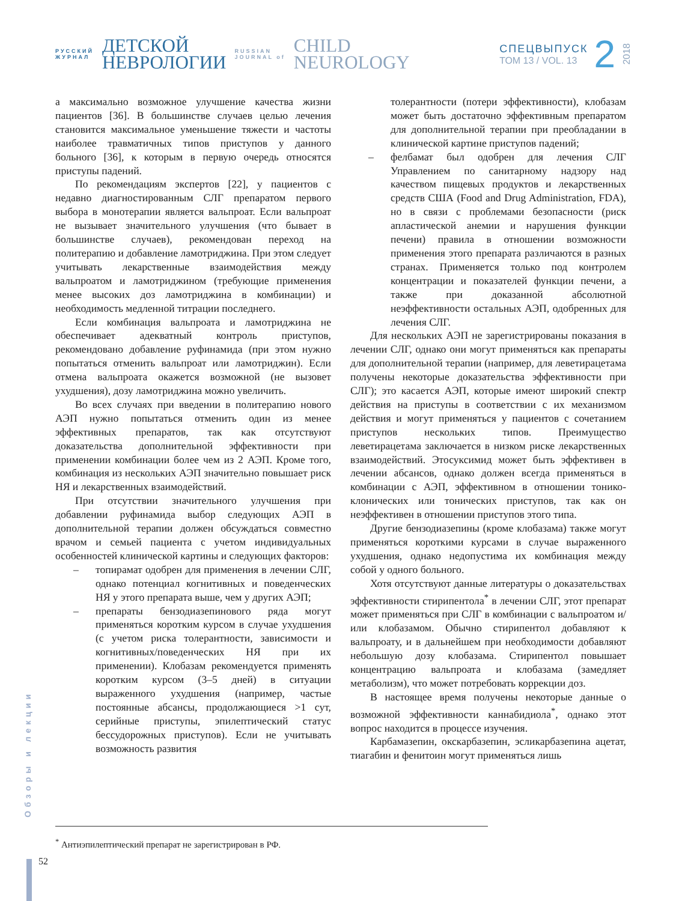РУССКИЙ
ЖУРНАЛ
ДЕТСКОЙ
НЕВРОЛОГИИ
RUSSIAN
JOURNAL of
CHILD
NEUROLOGY
СПЕЦВЫПУСК
ТОМ 13 / VOL. 13
2
2018
а максимально возможное улучшение качества жизни пациентов [36]. В большинстве случаев целью лечения становится максимальное уменьшение тяжести и частоты наиболее травматичных типов приступов у данного больного [36], к которым в первую очередь относятся приступы падений.
По рекомендациям экспертов [22], у пациентов с недавно диагностированным СЛГ препаратом первого выбора в монотерапии является вальпроат. Если вальпроат не вызывает значительного улучшения (что бывает в большинстве случаев), рекомендован переход на политерапию и добавление ламотриджина. При этом следует учитывать лекарственные взаимодействия между вальпроатом и ламотриджином (требующие применения менее высоких доз ламотриджина в комбинации) и необходимость медленной титрации последнего.
Если комбинация вальпроата и ламотриджина не обеспечивает адекватный контроль приступов, рекомендовано добавление руфинамида (при этом нужно попытаться отменить вальпроат или ламотриджин). Если отмена вальпроата окажется возможной (не вызовет ухудшения), дозу ламотриджина можно увеличить.
Во всех случаях при введении в политерапию нового АЭП нужно попытаться отменить один из менее эффективных препаратов, так как отсутствуют доказательства дополнительной эффективности при применении комбинации более чем из 2 АЭП. Кроме того, комбинация из нескольких АЭП значительно повышает риск НЯ и лекарственных взаимодействий.
При отсутствии значительного улучшения при добавлении руфинамида выбор следующих АЭП в дополнительной терапии должен обсуждаться совместно врачом и семьей пациента с учетом индивидуальных особенностей клинической картины и следующих факторов:
– топирамат одобрен для применения в лечении СЛГ, однако потенциал когнитивных и поведенческих НЯ у этого препарата выше, чем у других АЭП;
– препараты бензодиазепинового ряда могут применяться коротким курсом в случае ухудшения (с учетом риска толерантности, зависимости и когнитивных/поведенческих НЯ при их применении). Клобазам рекомендуется применять коротким курсом (3–5 дней) в ситуации выраженного ухудшения (например, частые постоянные абсансы, продолжающиеся >1 сут, серийные приступы, эпилептический статус бессудорожных приступов). Если не учитывать возможность развития
толерантности (потери эффективности), клобазам может быть достаточно эффективным препаратом для дополнительной терапии при преобладании в клинической картине приступов падений;
– фелбамат был одобрен для лечения СЛГ Управлением по санитарному надзору над качеством пищевых продуктов и лекарственных средств США (Food and Drug Administration, FDA), но в связи с проблемами безопасности (риск апластической анемии и нарушения функции печени) правила в отношении возможности применения этого препарата различаются в разных странах. Применяется только под контролем концентрации и показателей функции печени, а также при доказанной абсолютной неэффективности остальных АЭП, одобренных для лечения СЛГ.
Для нескольких АЭП не зарегистрированы показания в лечении СЛГ, однако они могут применяться как препараты для дополнительной терапии (например, для леветирацетама получены некоторые доказательства эффективности при СЛГ); это касается АЭП, которые имеют широкий спектр действия на приступы в соответствии с их механизмом действия и могут применяться у пациентов с сочетанием приступов нескольких типов. Преимущество леветирацетама заключается в низком риске лекарственных взаимодействий. Этосуксимид может быть эффективен в лечении абсансов, однако должен всегда применяться в комбинации с АЭП, эффективном в отношении тонико-клонических или тонических приступов, так как он неэффективен в отношении приступов этого типа.
Другие бензодиазепины (кроме клобазама) также могут применяться короткими курсами в случае выраженного ухудшения, однако недопустима их комбинация между собой у одного больного.
Хотя отсутствуют данные литературы о доказательствах эффективности стирипентола<sup>*</sup> в лечении СЛГ, этот препарат может применяться при СЛГ в комбинации с вальпроатом и/или клобазамом. Обычно стирипентол добавляют к вальпроату, и в дальнейшем при необходимости добавляют небольшую дозу клобазама. Стирипентол повышает концентрацию вальпроата и клобазама (замедляет метаболизм), что может потребовать коррекции доз.
В настоящее время получены некоторые данные о возможной эффективности каннабидиола<sup>*</sup>, однако этот вопрос находится в процессе изучения.
Карбамазепин, окскарбазепин, эсликарбазепина ацетат, тиагабин и фенитоин могут применяться лишь
<sup>*</sup> Антиэпилептический препарат не зарегистрирован в РФ.
Обзоры и лекции
52